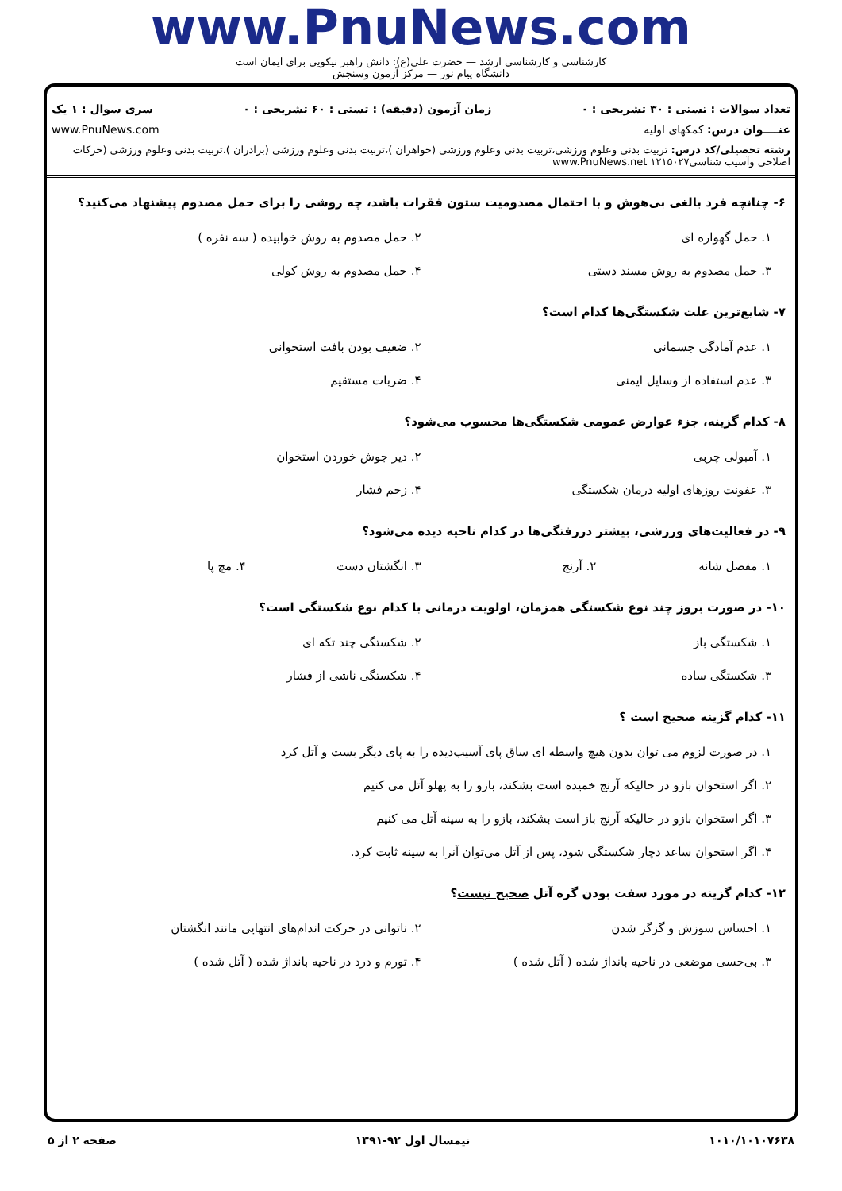www.PnuNews.com
کارشناسی و کارشناسی ارشد — حضرت علی(ع): دانش راهبر نیکویی برای ایمان است
دانشگاه پیام نور — مرکز آزمون وسنجش
تعداد سوالات : تستی : ۳۰ تشریحی : ۰ زمان آزمون (دقیقه) : تستی : ۶۰ تشریحی : ۰ سری سوال : ۱ یک
عنــــوان درس: کمکهای اولیه www.PnuNews.com
رشته تحصیلی/کد درس: تربیت بدنی وعلوم ورزشی،تربیت بدنی وعلوم ورزشی (خواهران )،تربیت بدنی وعلوم ورزشی (برادران )،تربیت بدنی وعلوم ورزشی (حرکات اصلاحی وآسیب شناسی۱۲۱۵۰۲۷ www.PnuNews.net
۶- چنانچه فرد بالغی بی‌هوش و با احتمال مصدومیت ستون فقرات باشد، چه روشی را برای حمل مصدوم پیشنهاد می‌کنید؟
۱. حمل گهواره ای
۲. حمل مصدوم به روش خوابیده ( سه نفره )
۳. حمل مصدوم به روش مسند دستی
۴. حمل مصدوم به روش کولی
۷- شایع‌ترین علت شکستگی‌ها کدام است؟
۱. عدم آمادگی جسمانی
۲. ضعیف بودن بافت استخوانی
۳. عدم استفاده از وسایل ایمنی
۴. ضربات مستقیم
۸- کدام گزینه، جزء عوارض عمومی شکستگی‌ها محسوب می‌شود؟
۱. آمبولی چربی
۲. دیر جوش خوردن استخوان
۳. عفونت روزهای اولیه درمان شکستگی
۴. زخم فشار
۹- در فعالیت‌های ورزشی، بیشتر دررفتگی‌ها در کدام ناحیه دیده می‌شود؟
۱. مفصل شانه
۲. آرنج
۳. انگشتان دست
۴. مچ پا
۱۰- در صورت بروز چند نوع شکستگی همزمان، اولویت درمانی با کدام نوع شکستگی است؟
۱. شکستگی باز
۲. شکستگی چند تکه ای
۳. شکستگی ساده
۴. شکستگی ناشی از فشار
۱۱- کدام گزینه صحیح است ؟
۱. در صورت لزوم می توان بدون هیچ واسطه ای ساق پای آسیب‌دیده را به پای دیگر بست و آتل کرد
۲. اگر استخوان بازو در حالیکه آرنج خمیده است بشکند، بازو را به پهلو آتل می کنیم
۳. اگر استخوان بازو در حالیکه آرنج باز است بشکند، بازو را به سینه آتل می کنیم
۴. اگر استخوان ساعد دچار شکستگی شود، پس از آتل می‌توان آنرا به سینه ثابت کرد.
۱۲- کدام گزینه در مورد سفت بودن گره آتل صحیح نیست؟
۱. احساس سوزش و گزگز شدن
۲. ناتوانی در حرکت اندام‌های انتهایی مانند انگشتان
۳. بی‌حسی موضعی در ناحیه بانداژ شده ( آتل شده )
۴. تورم و درد در ناحیه بانداژ شده ( آتل شده )
۱۰۱۰/۱۰۱۰۷۶۳۸ نیمسال اول ۹۲-۱۳۹۱ صفحه ۲ از ۵